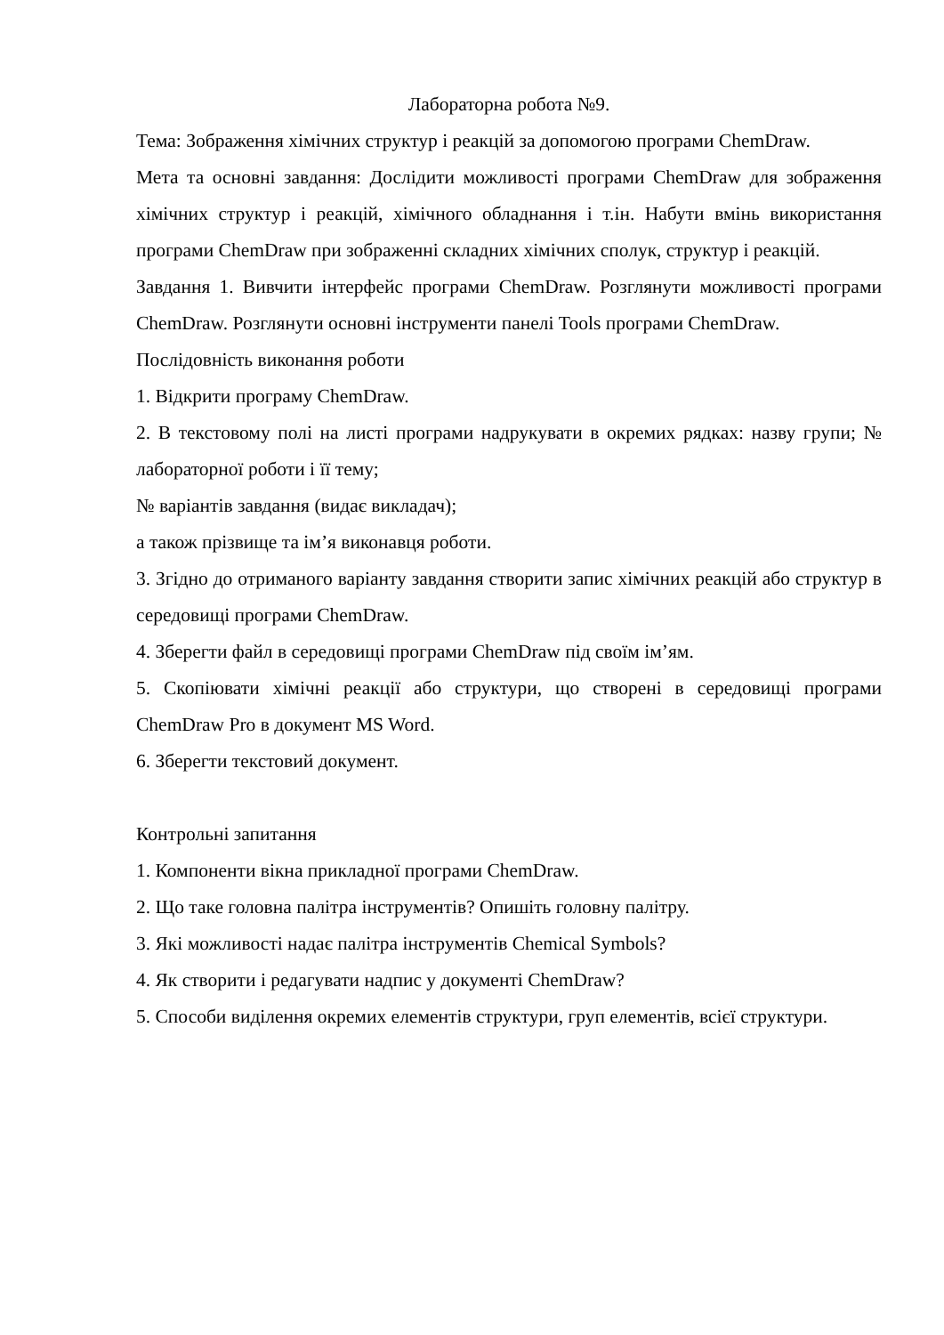Лабораторна робота №9.
Тема: Зображення хімічних структур і реакцій за допомогою програми ChemDraw.
Мета та основні завдання: Дослідити можливості програми ChemDraw для зображення хімічних структур і реакцій, хімічного обладнання і т.ін. Набути вмінь використання програми ChemDraw при зображенні складних хімічних сполук, структур і реакцій.
Завдання 1. Вивчити інтерфейс програми ChemDraw. Розглянути можливості програми ChemDraw. Розглянути основні інструменти панелі Tools програми ChemDraw.
Послідовність виконання роботи
1. Відкрити програму ChemDraw.
2. В текстовому полі на листі програми надрукувати в окремих рядках: назву групи; № лабораторної роботи і її тему;
№ варіантів завдання (видає викладач);
а також прізвище та ім’я виконавця роботи.
3. Згідно до отриманого варіанту завдання створити запис хімічних реакцій або структур в середовищі програми ChemDraw.
4. Зберегти файл в середовищі програми ChemDraw під своїм ім’ям.
5. Скопіювати хімічні реакції або структури, що створені в середовищі програми ChemDraw Pro в документ MS Word.
6. Зберегти текстовий документ.
Контрольні запитання
1. Компоненти вікна прикладної програми ChemDraw.
2. Що таке головна палітра інструментів? Опишіть головну палітру.
3. Які можливості надає палітра інструментів Chemical Symbols?
4. Як створити і редагувати надпис у документі ChemDraw?
5. Способи виділення окремих елементів структури, груп елементів, всієї структури.